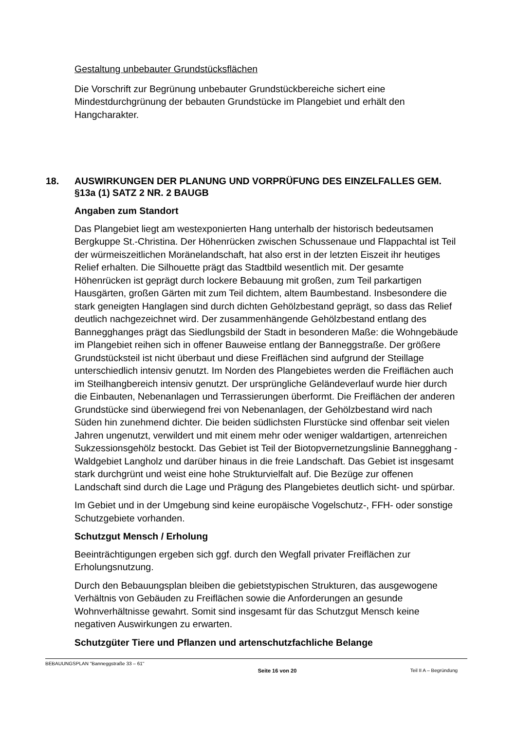Gestaltung unbebauter Grundstücksflächen
Die Vorschrift zur Begrünung unbebauter Grundstückbereiche sichert eine Mindestdurchgrünung der bebauten Grundstücke im Plangebiet und erhält den Hangcharakter.
18. AUSWIRKUNGEN DER PLANUNG UND VORPRÜFUNG DES EINZELFALLES GEM. §13a (1) SATZ 2 NR. 2 BAUGB
Angaben zum Standort
Das Plangebiet liegt am westexponierten Hang unterhalb der historisch bedeutsamen Bergkuppe St.-Christina. Der Höhenrücken zwischen Schussenaue und Flappachtal ist Teil der würmeiszeitlichen Moränelandschaft, hat also erst in der letzten Eiszeit ihr heutiges Relief erhalten. Die Silhouette prägt das Stadtbild wesentlich mit. Der gesamte Höhenrücken ist geprägt durch lockere Bebauung mit großen, zum Teil parkartigen Hausgärten, großen Gärten mit zum Teil dichtem, altem Baumbestand. Insbesondere die stark geneigten Hanglagen sind durch dichten Gehölzbestand geprägt, so dass das Relief deutlich nachgezeichnet wird. Der zusammenhängende Gehölzbestand entlang des Bannegghanges prägt das Siedlungsbild der Stadt in besonderen Maße: die Wohngebäude im Plangebiet reihen sich in offener Bauweise entlang der Banneggstraße. Der größere Grundstücksteil ist nicht überbaut und diese Freiflächen sind aufgrund der Steillage unterschiedlich intensiv genutzt. Im Norden des Plangebietes werden die Freiflächen auch im Steilhangbereich intensiv genutzt. Der ursprüngliche Geländeverlauf wurde hier durch die Einbauten, Nebenanlagen und Terrassierungen überformt. Die Freiflächen der anderen Grundstücke sind überwiegend frei von Nebenanlagen, der Gehölzbestand wird nach Süden hin zunehmend dichter. Die beiden südlichsten Flurstücke sind offenbar seit vielen Jahren ungenutzt, verwildert und mit einem mehr oder weniger waldartigen, artenreichen Sukzessionsgehölz bestockt. Das Gebiet ist Teil der Biotopvernetzungslinie Bannegghang - Waldgebiet Langholz und darüber hinaus in die freie Landschaft. Das Gebiet ist insgesamt stark durchgrünt und weist eine hohe Strukturvielfalt auf. Die Bezüge zur offenen Landschaft sind durch die Lage und Prägung des Plangebietes deutlich sicht- und spürbar.
Im Gebiet und in der Umgebung sind keine europäische Vogelschutz-, FFH- oder sonstige Schutzgebiete vorhanden.
Schutzgut Mensch / Erholung
Beeinträchtigungen ergeben sich ggf. durch den Wegfall privater Freiflächen zur Erholungsnutzung.
Durch den Bebauungsplan bleiben die gebietstypischen Strukturen, das ausgewogene Verhältnis von Gebäuden zu Freiflächen sowie die Anforderungen an gesunde Wohnverhältnisse gewahrt. Somit sind insgesamt für das Schutzgut Mensch keine negativen Auswirkungen zu erwarten.
Schutzgüter Tiere und Pflanzen und artenschutzfachliche Belange
BEBAUUNGSPLAN "Banneggstraße 33 – 61" Seite 16 von 20 Teil II A – Begründung